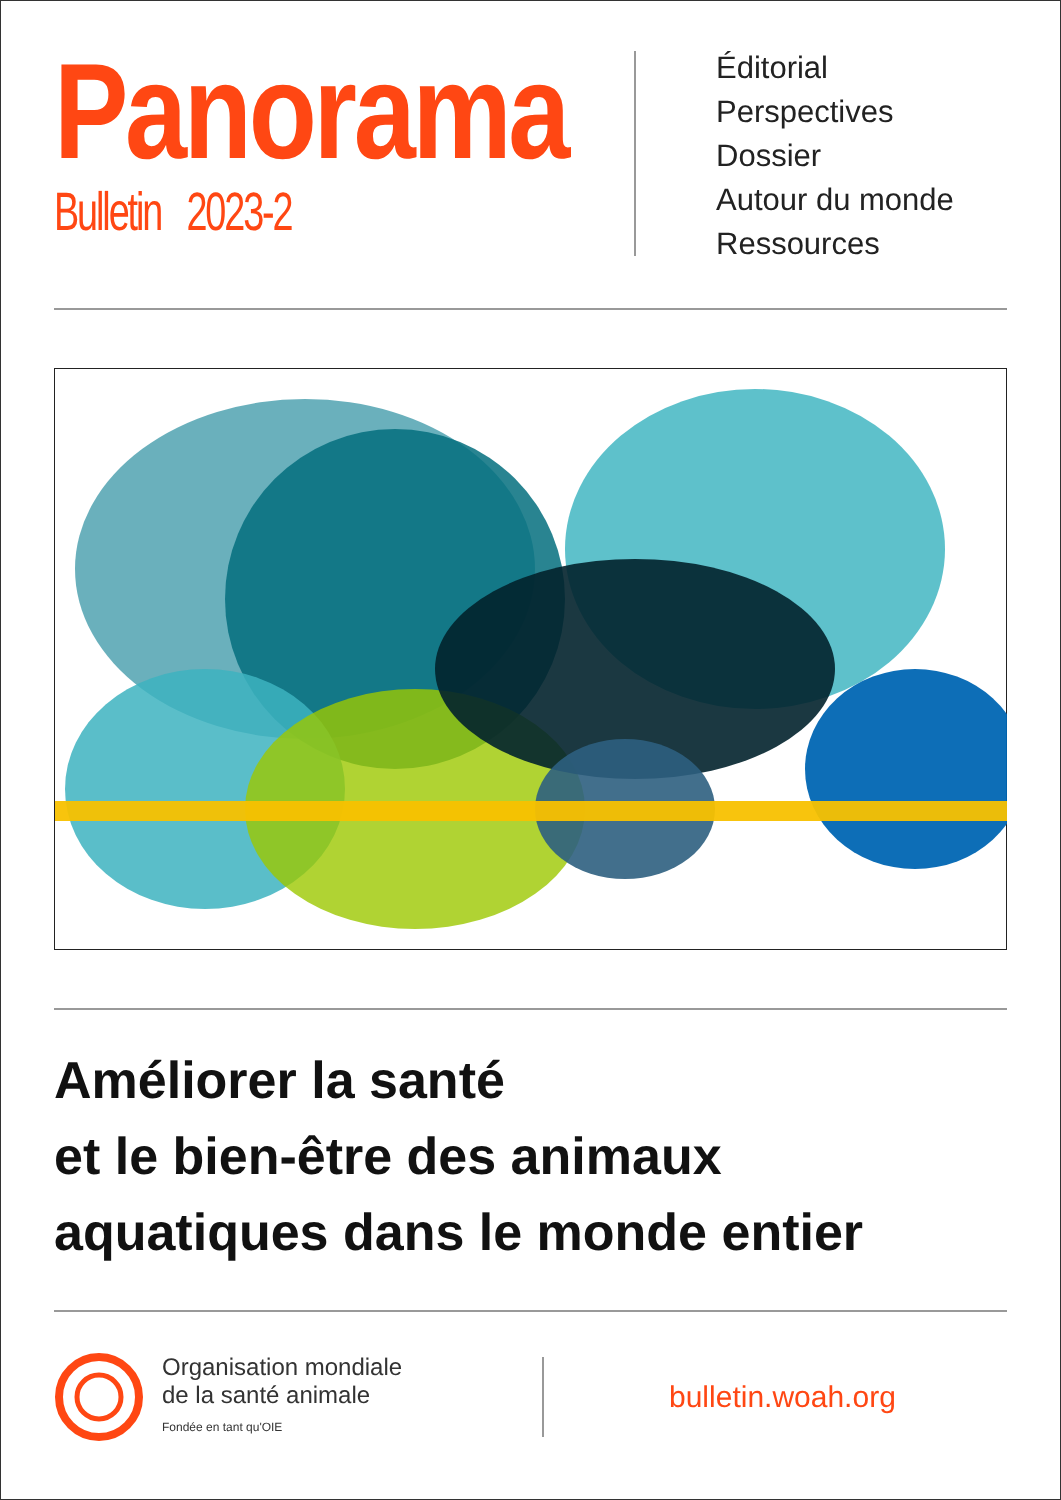Panorama
Bulletin 2023-2
Éditorial
Perspectives
Dossier
Autour du monde
Ressources
Améliorer la santé
et le bien-être des animaux
aquatiques dans le monde entier
Organisation mondiale
de la santé animale
Fondée en tant qu'OIE
bulletin.woah.org